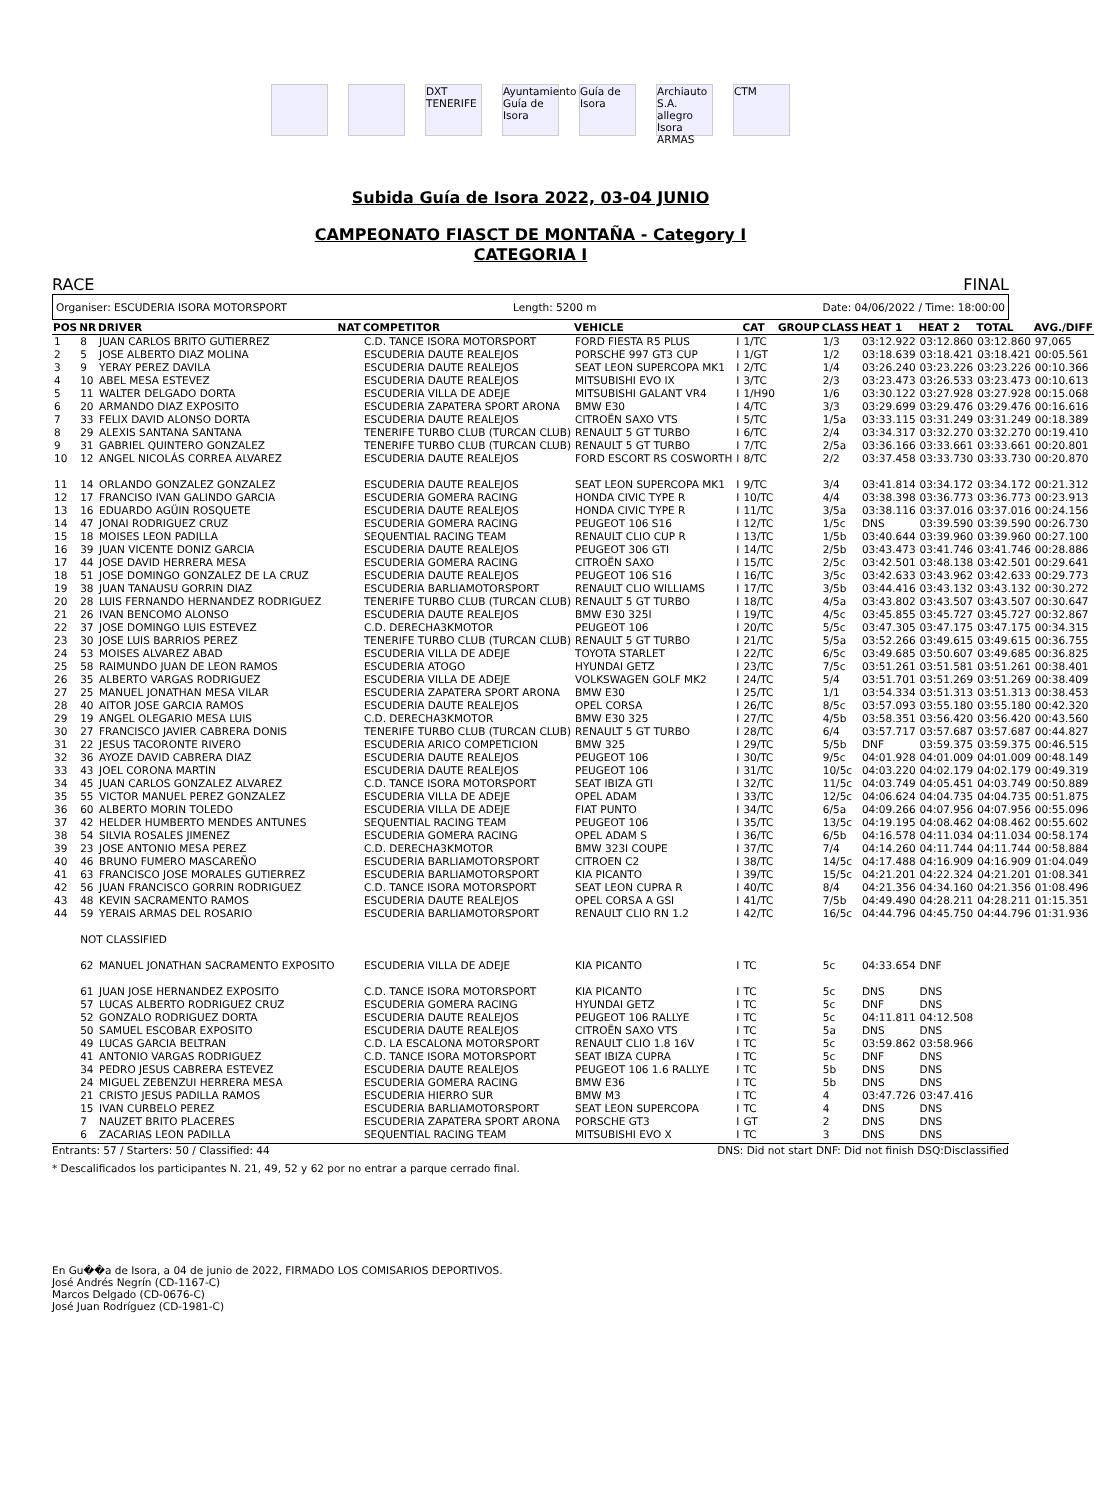DXT TENERIFE
Ayuntamiento Guía de Isora
Guía de Isora
Archiauto S.A. allegro Isora ARMAS
CTM
Subida Guía de Isora 2022, 03-04 JUNIO
CAMPEONATO FIASCT DE MONTAÑA - Category I
CATEGORIA I
RACE FINAL
Organiser: ESCUDERIA ISORA MOTORSPORT Length: 5200 m Date: 04/06/2022 / Time: 18:00:00
| POS | NR | DRIVER | NAT | COMPETITOR | VEHICLE | | CAT | GROUP | CLASS | HEAT 1 | HEAT 2 | TOTAL | AVG./DIFF |
| --- | --- | --- | --- | --- | --- | --- | --- | --- | --- | --- | --- | --- | --- |
| 1 | 8 | JUAN CARLOS BRITO GUTIERREZ | | C.D. TANCE ISORA MOTORSPORT | FORD FIESTA R5 PLUS | I | 1/TC | | 1/3 | 03:12.922 | 03:12.860 | 03:12.860 | 97,065 |
| 2 | 5 | JOSE ALBERTO DIAZ MOLINA | | ESCUDERIA DAUTE REALEJOS | PORSCHE 997 GT3 CUP | I | 1/GT | | 1/2 | 03:18.639 | 03:18.421 | 03:18.421 | 00:05.561 |
| 3 | 9 | YERAY PEREZ DAVILA | | ESCUDERIA DAUTE REALEJOS | SEAT LEON SUPERCOPA MK1 | I | 2/TC | | 1/4 | 03:26.240 | 03:23.226 | 03:23.226 | 00:10.366 |
| 4 | 10 | ABEL MESA ESTEVEZ | | ESCUDERIA DAUTE REALEJOS | MITSUBISHI EVO IX | I | 3/TC | | 2/3 | 03:23.473 | 03:26.533 | 03:23.473 | 00:10.613 |
| 5 | 11 | WALTER DELGADO DORTA | | ESCUDERIA VILLA DE ADEJE | MITSUBISHI GALANT VR4 | I | 1/H90 | | 1/6 | 03:30.122 | 03:27.928 | 03:27.928 | 00:15.068 |
| 6 | 20 | ARMANDO DIAZ EXPOSITO | | ESCUDERIA ZAPATERA SPORT ARONA | BMW E30 | I | 4/TC | | 3/3 | 03:29.699 | 03:29.476 | 03:29.476 | 00:16.616 |
| 7 | 33 | FELIX DAVID ALONSO DORTA | | ESCUDERIA DAUTE REALEJOS | CITROËN SAXO VTS | I | 5/TC | | 1/5a | 03:33.115 | 03:31.249 | 03:31.249 | 00:18.389 |
| 8 | 29 | ALEXIS SANTANA SANTANA | | TENERIFE TURBO CLUB (TURCAN CLUB) | RENAULT 5 GT TURBO | I | 6/TC | | 2/4 | 03:34.317 | 03:32.270 | 03:32.270 | 00:19.410 |
| 9 | 31 | GABRIEL QUINTERO GONZALEZ | | TENERIFE TURBO CLUB (TURCAN CLUB) | RENAULT 5 GT TURBO | I | 7/TC | | 2/5a | 03:36.166 | 03:33.661 | 03:33.661 | 00:20.801 |
| 10 | 12 | ANGEL NICOLÁS CORREA ALVAREZ | | ESCUDERIA DAUTE REALEJOS | FORD ESCORT RS COSWORTH | I | 8/TC | | 2/2 | 03:37.458 | 03:33.730 | 03:33.730 | 00:20.870 |
| 11 | 14 | ORLANDO GONZALEZ GONZALEZ | | ESCUDERIA DAUTE REALEJOS | SEAT LEON SUPERCOPA MK1 | I | 9/TC | | 3/4 | 03:41.814 | 03:34.172 | 03:34.172 | 00:21.312 |
| 12 | 17 | FRANCISO IVAN GALINDO GARCIA | | ESCUDERIA GOMERA RACING | HONDA CIVIC TYPE R | I | 10/TC | | 4/4 | 03:38.398 | 03:36.773 | 03:36.773 | 00:23.913 |
| 13 | 16 | EDUARDO AGÜIN ROSQUETE | | ESCUDERIA DAUTE REALEJOS | HONDA CIVIC TYPE R | I | 11/TC | | 3/5a | 03:38.116 | 03:37.016 | 03:37.016 | 00:24.156 |
| 14 | 47 | JONAI RODRIGUEZ CRUZ | | ESCUDERIA GOMERA RACING | PEUGEOT 106 S16 | I | 12/TC | | 1/5c | DNS | 03:39.590 | 03:39.590 | 00:26.730 |
| 15 | 18 | MOISES LEON PADILLA | | SEQUENTIAL RACING TEAM | RENAULT CLIO CUP R | I | 13/TC | | 1/5b | 03:40.644 | 03:39.960 | 03:39.960 | 00:27.100 |
| 16 | 39 | JUAN VICENTE DONIZ GARCIA | | ESCUDERIA DAUTE REALEJOS | PEUGEOT 306 GTI | I | 14/TC | | 2/5b | 03:43.473 | 03:41.746 | 03:41.746 | 00:28.886 |
| 17 | 44 | JOSE DAVID HERRERA MESA | | ESCUDERIA GOMERA RACING | CITROËN SAXO | I | 15/TC | | 2/5c | 03:42.501 | 03:48.138 | 03:42.501 | 00:29.641 |
| 18 | 51 | JOSE DOMINGO GONZALEZ DE LA CRUZ | | ESCUDERIA DAUTE REALEJOS | PEUGEOT 106 S16 | I | 16/TC | | 3/5c | 03:42.633 | 03:43.962 | 03:42.633 | 00:29.773 |
| 19 | 38 | JUAN TANAUSU GORRIN DIAZ | | ESCUDERIA BARLIAMOTORSPORT | RENAULT CLIO WILLIAMS | I | 17/TC | | 3/5b | 03:44.416 | 03:43.132 | 03:43.132 | 00:30.272 |
| 20 | 28 | LUIS FERNANDO HERNANDEZ RODRIGUEZ | | TENERIFE TURBO CLUB (TURCAN CLUB) | RENAULT 5 GT TURBO | I | 18/TC | | 4/5a | 03:43.802 | 03:43.507 | 03:43.507 | 00:30.647 |
| 21 | 26 | IVAN BENCOMO ALONSO | | ESCUDERIA DAUTE REALEJOS | BMW E30 325I | I | 19/TC | | 4/5c | 03:45.855 | 03:45.727 | 03:45.727 | 00:32.867 |
| 22 | 37 | JOSE DOMINGO LUIS ESTEVEZ | | C.D. DERECHA3KMOTOR | PEUGEOT 106 | I | 20/TC | | 5/5c | 03:47.305 | 03:47.175 | 03:47.175 | 00:34.315 |
| 23 | 30 | JOSE LUIS BARRIOS PEREZ | | TENERIFE TURBO CLUB (TURCAN CLUB) | RENAULT 5 GT TURBO | I | 21/TC | | 5/5a | 03:52.266 | 03:49.615 | 03:49.615 | 00:36.755 |
| 24 | 53 | MOISES ALVAREZ ABAD | | ESCUDERIA VILLA DE ADEJE | TOYOTA STARLET | I | 22/TC | | 6/5c | 03:49.685 | 03:50.607 | 03:49.685 | 00:36.825 |
| 25 | 58 | RAIMUNDO JUAN DE LEON RAMOS | | ESCUDERIA ATOGO | HYUNDAI GETZ | I | 23/TC | | 7/5c | 03:51.261 | 03:51.581 | 03:51.261 | 00:38.401 |
| 26 | 35 | ALBERTO VARGAS RODRIGUEZ | | ESCUDERIA VILLA DE ADEJE | VOLKSWAGEN GOLF MK2 | I | 24/TC | | 5/4 | 03:51.701 | 03:51.269 | 03:51.269 | 00:38.409 |
| 27 | 25 | MANUEL JONATHAN MESA VILAR | | ESCUDERIA ZAPATERA SPORT ARONA | BMW E30 | I | 25/TC | | 1/1 | 03:54.334 | 03:51.313 | 03:51.313 | 00:38.453 |
| 28 | 40 | AITOR JOSE GARCIA RAMOS | | ESCUDERIA DAUTE REALEJOS | OPEL CORSA | I | 26/TC | | 8/5c | 03:57.093 | 03:55.180 | 03:55.180 | 00:42.320 |
| 29 | 19 | ANGEL OLEGARIO MESA LUIS | | C.D. DERECHA3KMOTOR | BMW E30 325 | I | 27/TC | | 4/5b | 03:58.351 | 03:56.420 | 03:56.420 | 00:43.560 |
| 30 | 27 | FRANCISCO JAVIER CABRERA DONIS | | TENERIFE TURBO CLUB (TURCAN CLUB) | RENAULT 5 GT TURBO | I | 28/TC | | 6/4 | 03:57.717 | 03:57.687 | 03:57.687 | 00:44.827 |
| 31 | 22 | JESUS TACORONTE RIVERO | | ESCUDERIA ARICO COMPETICION | BMW 325 | I | 29/TC | | 5/5b | DNF | 03:59.375 | 03:59.375 | 00:46.515 |
| 32 | 36 | AYOZE DAVID CABRERA DIAZ | | ESCUDERIA DAUTE REALEJOS | PEUGEOT 106 | I | 30/TC | | 9/5c | 04:01.928 | 04:01.009 | 04:01.009 | 00:48.149 |
| 33 | 43 | JOEL CORONA MARTIN | | ESCUDERIA DAUTE REALEJOS | PEUGEOT 106 | I | 31/TC | | 10/5c | 04:03.220 | 04:02.179 | 04:02.179 | 00:49.319 |
| 34 | 45 | JUAN CARLOS GONZALEZ ALVAREZ | | C.D. TANCE ISORA MOTORSPORT | SEAT IBIZA GTI | I | 32/TC | | 11/5c | 04:03.749 | 04:05.451 | 04:03.749 | 00:50.889 |
| 35 | 55 | VICTOR MANUEL PEREZ GONZALEZ | | ESCUDERIA VILLA DE ADEJE | OPEL ADAM | I | 33/TC | | 12/5c | 04:06.624 | 04:04.735 | 04:04.735 | 00:51.875 |
| 36 | 60 | ALBERTO MORIN TOLEDO | | ESCUDERIA VILLA DE ADEJE | FIAT PUNTO | I | 34/TC | | 6/5a | 04:09.266 | 04:07.956 | 04:07.956 | 00:55.096 |
| 37 | 42 | HELDER HUMBERTO MENDES ANTUNES | | SEQUENTIAL RACING TEAM | PEUGEOT 106 | I | 35/TC | | 13/5c | 04:19.195 | 04:08.462 | 04:08.462 | 00:55.602 |
| 38 | 54 | SILVIA ROSALES JIMENEZ | | ESCUDERIA GOMERA RACING | OPEL ADAM S | I | 36/TC | | 6/5b | 04:16.578 | 04:11.034 | 04:11.034 | 00:58.174 |
| 39 | 23 | JOSE ANTONIO MESA PEREZ | | C.D. DERECHA3KMOTOR | BMW 323I COUPE | I | 37/TC | | 7/4 | 04:14.260 | 04:11.744 | 04:11.744 | 00:58.884 |
| 40 | 46 | BRUNO FUMERO MASCAREÑO | | ESCUDERIA BARLIAMOTORSPORT | CITROEN C2 | I | 38/TC | | 14/5c | 04:17.488 | 04:16.909 | 04:16.909 | 01:04.049 |
| 41 | 63 | FRANCISCO JOSE MORALES GUTIERREZ | | ESCUDERIA BARLIAMOTORSPORT | KIA PICANTO | I | 39/TC | | 15/5c | 04:21.201 | 04:22.324 | 04:21.201 | 01:08.341 |
| 42 | 56 | JUAN FRANCISCO GORRIN RODRIGUEZ | | C.D. TANCE ISORA MOTORSPORT | SEAT LEON CUPRA R | I | 40/TC | | 8/4 | 04:21.356 | 04:34.160 | 04:21.356 | 01:08.496 |
| 43 | 48 | KEVIN SACRAMENTO RAMOS | | ESCUDERIA DAUTE REALEJOS | OPEL CORSA A GSI | I | 41/TC | | 7/5b | 04:49.490 | 04:28.211 | 04:28.211 | 01:15.351 |
| 44 | 59 | YERAIS ARMAS DEL ROSARIO | | ESCUDERIA BARLIAMOTORSPORT | RENAULT CLIO RN 1.2 | I | 42/TC | | 16/5c | 04:44.796 | 04:45.750 | 04:44.796 | 01:31.936 |
| | NOT CLASSIFIED | | | | | | | | | | | | |
| | 62 | MANUEL JONATHAN SACRAMENTO EXPOSITO | | ESCUDERIA VILLA DE ADEJE | KIA PICANTO | I | TC | | 5c | 04:33.654 | DNF | | |
| | 61 | JUAN JOSE HERNANDEZ EXPOSITO | | C.D. TANCE ISORA MOTORSPORT | KIA PICANTO | I | TC | | 5c | DNS | DNS | | |
| | 57 | LUCAS ALBERTO RODRIGUEZ CRUZ | | ESCUDERIA GOMERA RACING | HYUNDAI GETZ | I | TC | | 5c | DNF | DNS | | |
| | 52 | GONZALO RODRIGUEZ DORTA | | ESCUDERIA DAUTE REALEJOS | PEUGEOT 106 RALLYE | I | TC | | 5c | 04:11.811 | 04:12.508 | | |
| | 50 | SAMUEL ESCOBAR EXPOSITO | | ESCUDERIA DAUTE REALEJOS | CITROËN SAXO VTS | I | TC | | 5a | DNS | DNS | | |
| | 49 | LUCAS GARCIA BELTRAN | | C.D. LA ESCALONA MOTORSPORT | RENAULT CLIO 1.8 16V | I | TC | | 5c | 03:59.862 | 03:58.966 | | |
| | 41 | ANTONIO VARGAS RODRIGUEZ | | C.D. TANCE ISORA MOTORSPORT | SEAT IBIZA CUPRA | I | TC | | 5c | DNF | DNS | | |
| | 34 | PEDRO JESUS CABRERA ESTEVEZ | | ESCUDERIA DAUTE REALEJOS | PEUGEOT 106 1.6 RALLYE | I | TC | | 5b | DNS | DNS | | |
| | 24 | MIGUEL ZEBENZUI HERRERA MESA | | ESCUDERIA GOMERA RACING | BMW E36 | I | TC | | 5b | DNS | DNS | | |
| | 21 | CRISTO JESUS PADILLA RAMOS | | ESCUDERIA HIERRO SUR | BMW M3 | I | TC | | 4 | 03:47.726 | 03:47.416 | | |
| | 15 | IVAN CURBELO PEREZ | | ESCUDERIA BARLIAMOTORSPORT | SEAT LEON SUPERCOPA | I | TC | | 4 | DNS | DNS | | |
| | 7 | NAUZET BRITO PLACERES | | ESCUDERIA ZAPATERA SPORT ARONA | PORSCHE GT3 | I | GT | | 2 | DNS | DNS | | |
| | 6 | ZACARIAS LEON PADILLA | | SEQUENTIAL RACING TEAM | MITSUBISHI EVO X | I | TC | | 3 | DNS | DNS | | |
Entrants: 57 / Starters: 50 / Classified: 44 DNS: Did not start DNF: Did not finish DSQ:Disclassified
* Descalificados los participantes N. 21, 49, 52 y 62 por no entrar a parque cerrado final.
En Gu��a de Isora, a 04 de junio de 2022, FIRMADO LOS COMISARIOS DEPORTIVOS.
José Andrés Negrín (CD-1167-C)
Marcos Delgado (CD-0676-C)
José Juan Rodríguez (CD-1981-C)